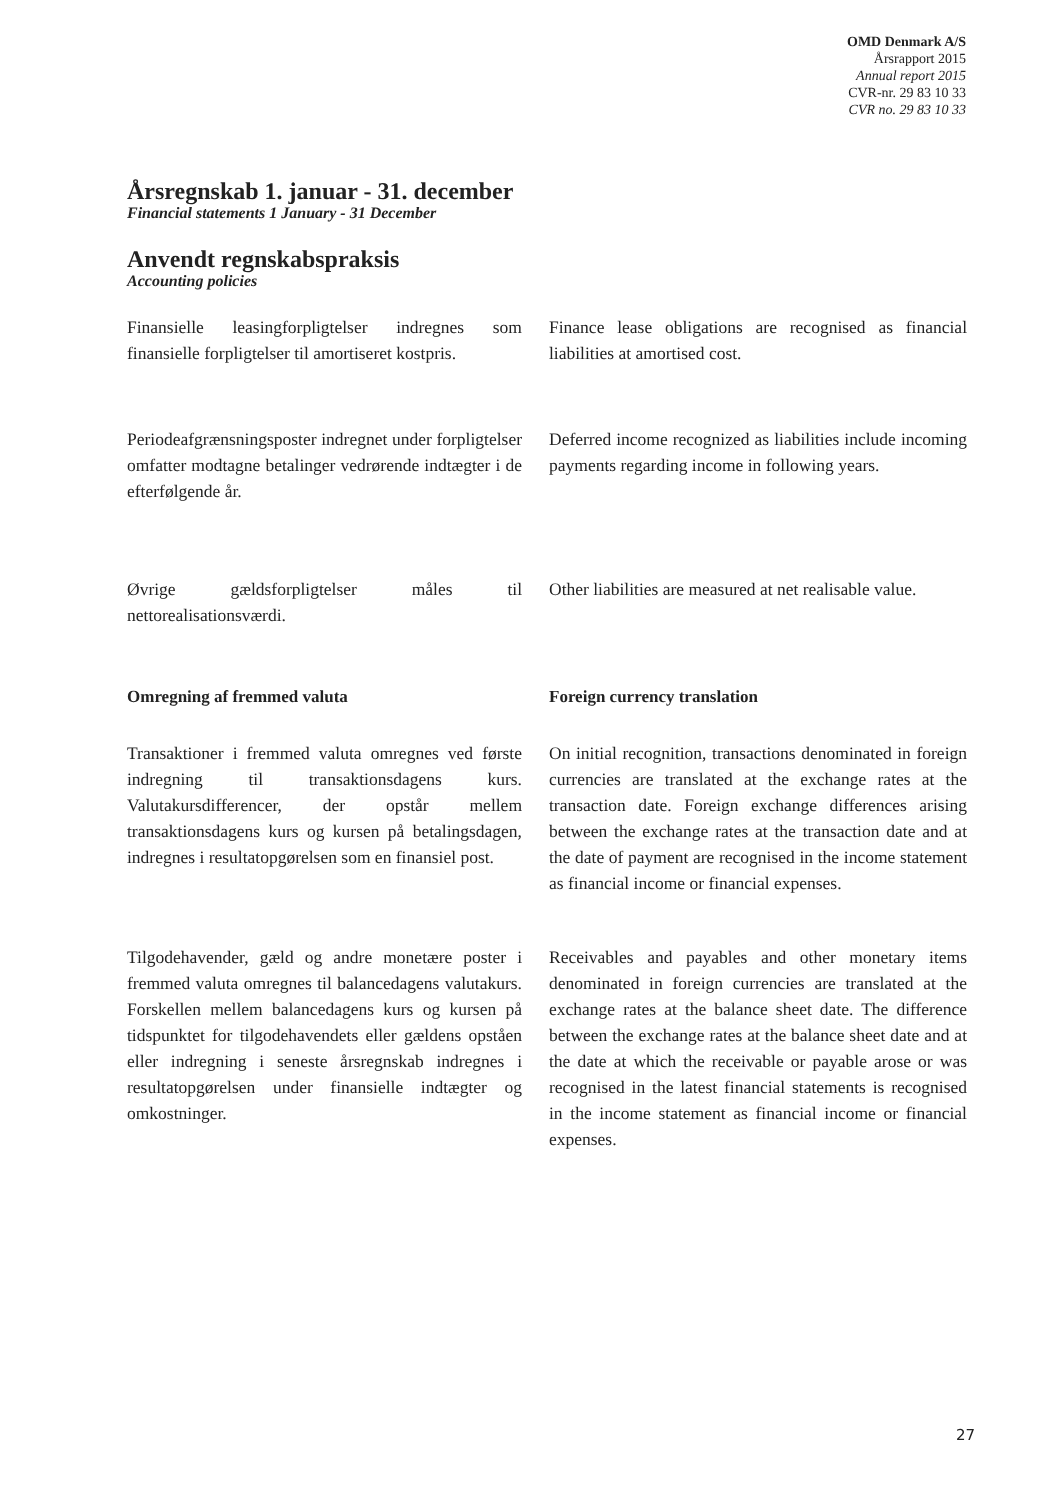OMD Denmark A/S
Årsrapport 2015
Annual report 2015
CVR-nr. 29 83 10 33
CVR no. 29 83 10 33
Årsregnskab 1. januar - 31. december
Financial statements 1 January - 31 December
Anvendt regnskabspraksis
Accounting policies
Finansielle leasingforpligtelser indregnes som finansielle forpligtelser til amortiseret kostpris.
Finance lease obligations are recognised as financial liabilities at amortised cost.
Periodeafgrænsningsposter indregnet under forpligtelser omfatter modtagne betalinger vedrørende indtægter i de efterfølgende år.
Deferred income recognized as liabilities include incoming payments regarding income in following years.
Øvrige gældsforpligtelser måles til nettorealisationsværdi.
Other liabilities are measured at net realisable value.
Omregning af fremmed valuta Foreign currency translation
Transaktioner i fremmed valuta omregnes ved første indregning til transaktionsdagens kurs. Valutakursdifferencer, der opstår mellem transaktionsdagens kurs og kursen på betalingsdagen, indregnes i resultatopgørelsen som en finansiel post.
On initial recognition, transactions denominated in foreign currencies are translated at the exchange rates at the transaction date. Foreign exchange differences arising between the exchange rates at the transaction date and at the date of payment are recognised in the income statement as financial income or financial expenses.
Tilgodehavender, gæld og andre monetære poster i fremmed valuta omregnes til balancedagens valutakurs. Forskellen mellem balancedagens kurs og kursen på tidspunktet for tilgodehavendets eller gældens opståen eller indregning i seneste årsregnskab indregnes i resultatopgørelsen under finansielle indtægter og omkostninger.
Receivables and payables and other monetary items denominated in foreign currencies are translated at the exchange rates at the balance sheet date. The difference between the exchange rates at the balance sheet date and at the date at which the receivable or payable arose or was recognised in the latest financial statements is recognised in the income statement as financial income or financial expenses.
27